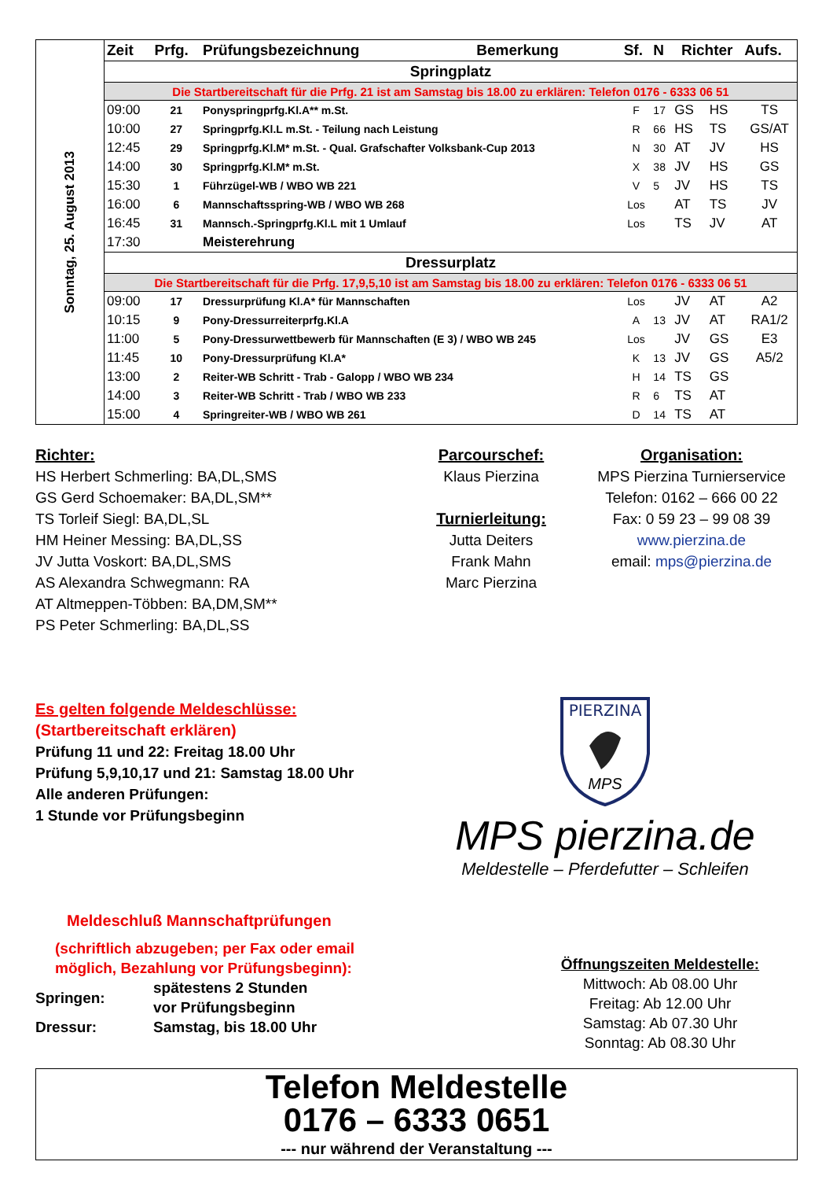| Sonntag, 25. August 2013 | Zeit | Prfg. | Prüfungsbezeichnung | Bemerkung | Sf. | N | Richter | | Aufs. |
| | Springplatz | | | | | | | | |
| | Die Startbereitschaft für die Prfg. 21 ist am Samstag bis 18.00 zu erklären: Telefon 0176 - 6333 06 51 | | | | | | | | |
| | 09:00 | 21 | Ponyspringprfg.Kl.A** m.St. | | F | 17 | GS | HS | TS |
| | 10:00 | 27 | Springprfg.Kl.L m.St. - Teilung nach Leistung | | R | 66 | HS | TS | GS/AT |
| | 12:45 | 29 | Springprfg.Kl.M* m.St. - Qual. Grafschafter Volksbank-Cup 2013 | | N | 30 | AT | JV | HS |
| | 14:00 | 30 | Springprfg.Kl.M* m.St. | | X | 38 | JV | HS | GS |
| | 15:30 | 1 | Führzügel-WB / WBO WB 221 | | V | 5 | JV | HS | TS |
| | 16:00 | 6 | Mannschaftsspring-WB / WBO WB 268 | | Los | | AT | TS | JV |
| | 16:45 | 31 | Mannsch.-Springprfg.Kl.L mit 1 Umlauf | | Los | | TS | JV | AT |
| | 17:30 | | Meisterehrung | | | | | | |
| | Dressurplatz | | | | | | | | |
| | Die Startbereitschaft für die Prfg. 17,9,5,10 ist am Samstag bis 18.00 zu erklären: Telefon 0176 - 6333 06 51 | | | | | | | | |
| | 09:00 | 17 | Dressurprüfung Kl.A* für Mannschaften | | Los | | JV | AT | A2 |
| | 10:15 | 9 | Pony-Dressurreiterprfg.Kl.A | | A | 13 | JV | AT | RA1/2 |
| | 11:00 | 5 | Pony-Dressurwettbewerb für Mannschaften (E 3) / WBO WB 245 | | Los | | JV | GS | E3 |
| | 11:45 | 10 | Pony-Dressurprüfung Kl.A* | | K | 13 | JV | GS | A5/2 |
| | 13:00 | 2 | Reiter-WB Schritt - Trab - Galopp / WBO WB 234 | | H | 14 | TS | GS | |
| | 14:00 | 3 | Reiter-WB Schritt - Trab / WBO WB 233 | | R | 6 | TS | AT | |
| | 15:00 | 4 | Springreiter-WB / WBO WB 261 | | D | 14 | TS | AT | |
Richter:
HS Herbert Schmerling: BA,DL,SMS
GS Gerd Schoemaker: BA,DL,SM**
TS Torleif Siegl: BA,DL,SL
HM Heiner Messing: BA,DL,SS
JV Jutta Voskort: BA,DL,SMS
AS Alexandra Schwegmann: RA
AT Altmeppen-Többen: BA,DM,SM**
PS Peter Schmerling: BA,DL,SS
Parcourschef:
Klaus Pierzina
Turnierleitung:
Jutta Deiters
Frank Mahn
Marc Pierzina
Organisation:
MPS Pierzina Turnierservice
Telefon: 0162 – 666 00 22
Fax: 0 59 23 – 99 08 39
www.pierzina.de
email: mps@pierzina.de
Es gelten folgende Meldeschlüsse:
(Startbereitschaft erklären)
Prüfung 11 und 22: Freitag 18.00 Uhr
Prüfung 5,9,10,17 und 21: Samstag 18.00 Uhr
Alle anderen Prüfungen:
1 Stunde vor Prüfungsbeginn
PIERZINA
MPS
MPS pierzina.de
Meldestelle – Pferdefutter – Schleifen
Meldeschluß Mannschaftprüfungen
(schriftlich abzugeben; per Fax oder email
möglich, Bezahlung vor Prüfungsbeginn):
| Springen: | spätestens 2 Stunden vor Prüfungsbeginn |
| Dressur: | Samstag, bis 18.00 Uhr |
Öffnungszeiten Meldestelle:
Mittwoch: Ab 08.00 Uhr
Freitag: Ab 12.00 Uhr
Samstag: Ab 07.30 Uhr
Sonntag: Ab 08.30 Uhr
Telefon Meldestelle
0176 – 6333 0651
--- nur während der Veranstaltung ---